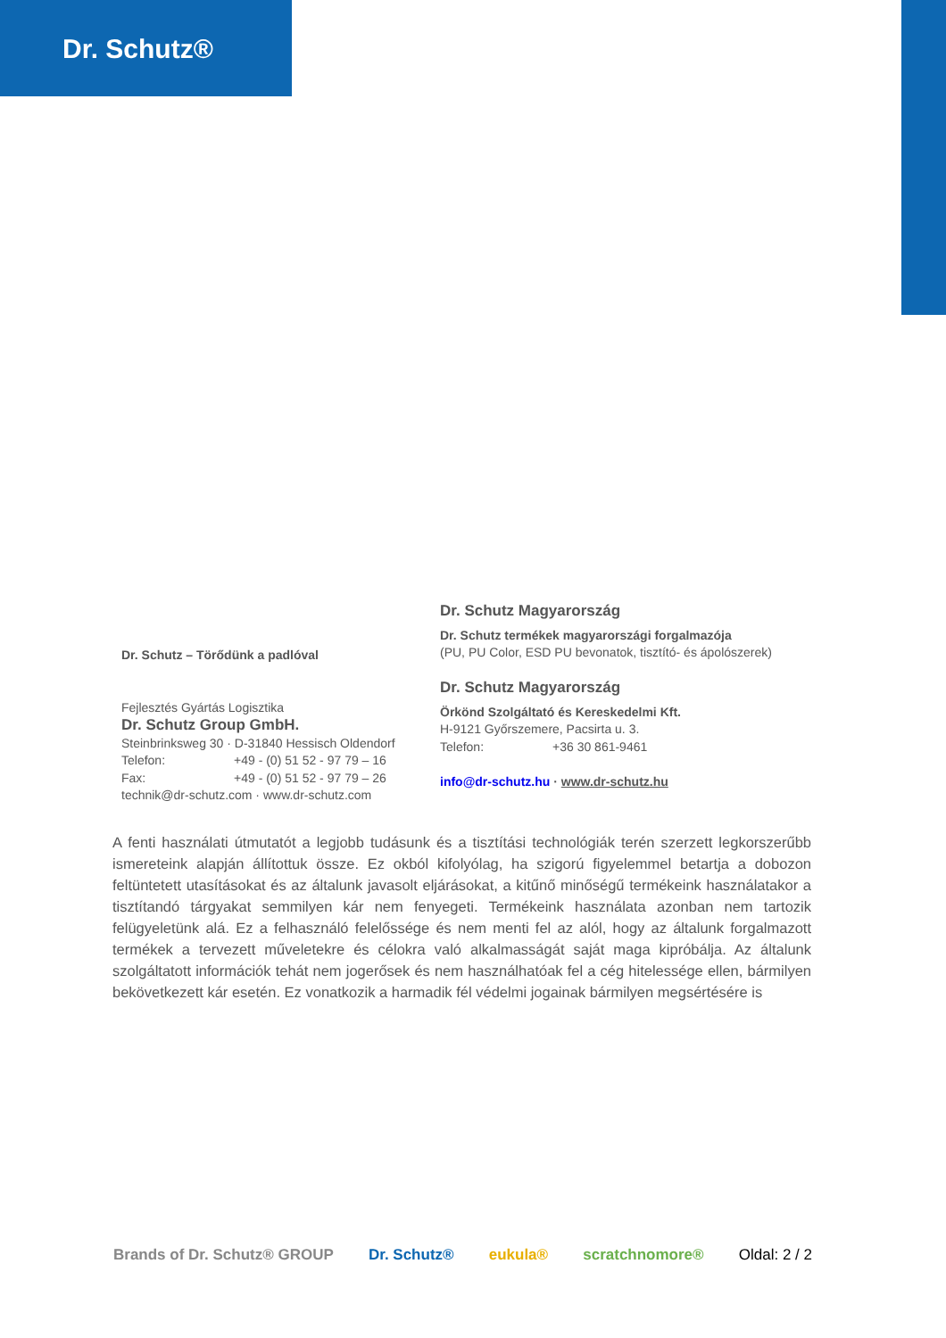Dr. Schutz®
Dr. Schutz – Törődünk a padlóval
Fejlesztés Gyártás Logisztika
Dr. Schutz Group GmbH.
Steinbrinksweg 30 · D-31840 Hessisch Oldendorf
Telefon: +49 - (0) 51 52 - 97 79 – 16
Fax: +49 - (0) 51 52 - 97 79 – 26
technik@dr-schutz.com · www.dr-schutz.com
Dr. Schutz Magyarország
Dr. Schutz termékek magyarországi forgalmazója
(PU, PU Color, ESD PU bevonatok, tisztító- és ápolószerek)
Dr. Schutz Magyarország
Örkönd Szolgáltató és Kereskedelmi Kft.
H-9121 Győrszemere, Pacsirta u. 3.
Telefon: +36 30 861-9461
info@dr-schutz.hu · www.dr-schutz.hu
A fenti használati útmutatót a legjobb tudásunk és a tisztítási technológiák terén szerzett legkorszerűbb ismereteink alapján állítottuk össze. Ez okból kifolyólag, ha szigorú figyelemmel betartja a dobozon feltüntetett utasításokat és az általunk javasolt eljárásokat, a kitűnő minőségű termékeink használatakor a tisztítandó tárgyakat semmilyen kár nem fenyegeti. Termékeink használata azonban nem tartozik felügyeletünk alá. Ez a felhasználó felelőssége és nem menti fel az alól, hogy az általunk forgalmazott termékek a tervezett műveletekre és célokra való alkalmasságát saját maga kipróbálja. Az általunk szolgáltatott információk tehát nem jogerősek és nem használhatóak fel a cég hitelessége ellen, bármilyen bekövetkezett kár esetén. Ez vonatkozik a harmadik fél védelmi jogainak bármilyen megsértésére is
Brands of Dr. Schutz® GROUP Dr. Schutz® eukula® scratchnomore® Oldal: 2 / 2